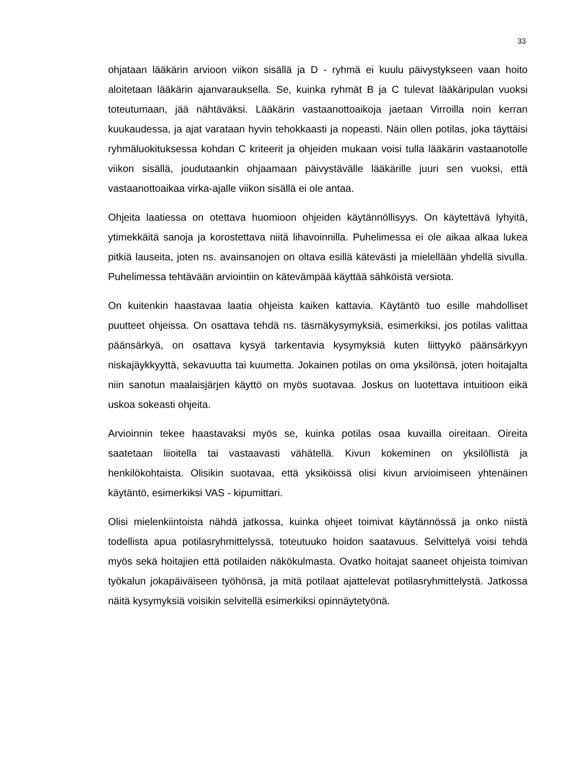33
ohjataan lääkärin arvioon viikon sisällä ja D - ryhmä ei kuulu päivystykseen vaan hoito aloitetaan lääkärin ajanvarauksella. Se, kuinka ryhmät B ja C tulevat lääkäripulan vuoksi toteutumaan, jää nähtäväksi. Lääkärin vastaanottoaikoja jaetaan Virroilla noin kerran kuukaudessa, ja ajat varataan hyvin tehokkaasti ja nopeasti. Näin ollen potilas, joka täyttäisi ryhmäluokituksessa kohdan C kriteerit ja ohjeiden mukaan voisi tulla lääkärin vastaanotolle viikon sisällä, joudutaankin ohjaamaan päivystävälle lääkärille juuri sen vuoksi, että vastaanottoaikaa virka-ajalle viikon sisällä ei ole antaa.
Ohjeita laatiessa on otettava huomioon ohjeiden käytännöllisyys. On käytettävä lyhyitä, ytimekkäitä sanoja ja korostettava niitä lihavoinnilla. Puhelimessa ei ole aikaa alkaa lukea pitkiä lauseita, joten ns. avainsanojen on oltava esillä kätevästi ja mielellään yhdellä sivulla. Puhelimessa tehtävään arviointiin on kätevämpää käyttää sähköistä versiota.
On kuitenkin haastavaa laatia ohjeista kaiken kattavia. Käytäntö tuo esille mahdolliset puutteet ohjeissa. On osattava tehdä ns. täsmäkysymyksiä, esimerkiksi, jos potilas valittaa päänsärkyä, on osattava kysyä tarkentavia kysymyksiä kuten liittyykö päänsärkyyn niskajäykkyyttä, sekavuutta tai kuumetta. Jokainen potilas on oma yksilönsä, joten hoitajalta niin sanotun maalaisjärjen käyttö on myös suotavaa. Joskus on luotettava intuitioon eikä uskoa sokeasti ohjeita.
Arvioinnin tekee haastavaksi myös se, kuinka potilas osaa kuvailla oireitaan. Oireita saatetaan liioitella tai vastaavasti vähätellä. Kivun kokeminen on yksilöllistä ja henkilökohtaista. Olisikin suotavaa, että yksiköissä olisi kivun arvioimiseen yhtenäinen käytäntö, esimerkiksi VAS - kipumittari.
Olisi mielenkiintoista nähdä jatkossa, kuinka ohjeet toimivat käytännössä ja onko niistä todellista apua potilasryhmittelyssä, toteutuuko hoidon saatavuus. Selvittelyä voisi tehdä myös sekä hoitajien että potilaiden näkökulmasta. Ovatko hoitajat saaneet ohjeista toimivan työkalun jokapäiväiseen työhönsä, ja mitä potilaat ajattelevat potilasryhmittelystä. Jatkossa näitä kysymyksiä voisikin selvitellä esimerkiksi opinnäytetyönä.